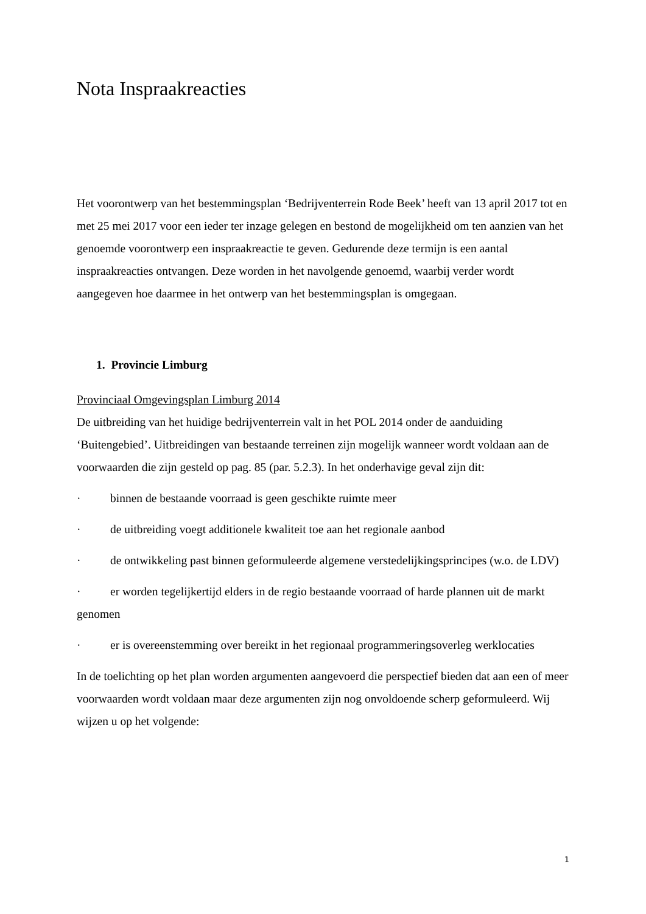Nota Inspraakreacties
Het voorontwerp van het bestemmingsplan ‘Bedrijventerrein Rode Beek’ heeft van 13 april 2017 tot en met 25 mei 2017 voor een ieder ter inzage gelegen en bestond de mogelijkheid om ten aanzien van het genoemde voorontwerp een inspraakreactie te geven. Gedurende deze termijn is een aantal inspraakreacties ontvangen. Deze worden in het navolgende genoemd, waarbij verder wordt aangegeven hoe daarmee in het ontwerp van het bestemmingsplan is omgegaan.
1. Provincie Limburg
Provinciaal Omgevingsplan Limburg 2014
De uitbreiding van het huidige bedrijventerrein valt in het POL 2014 onder de aanduiding ‘Buitengebied’. Uitbreidingen van bestaande terreinen zijn mogelijk wanneer wordt voldaan aan de voorwaarden die zijn gesteld op pag. 85 (par. 5.2.3). In het onderhavige geval zijn dit:
· binnen de bestaande voorraad is geen geschikte ruimte meer
· de uitbreiding voegt additionele kwaliteit toe aan het regionale aanbod
· de ontwikkeling past binnen geformuleerde algemene verstedelijkingsprincipes (w.o. de LDV)
· er worden tegelijkertijd elders in de regio bestaande voorraad of harde plannen uit de markt genomen
· er is overeenstemming over bereikt in het regionaal programmeringsoverleg werklocaties
In de toelichting op het plan worden argumenten aangevoerd die perspectief bieden dat aan een of meer voorwaarden wordt voldaan maar deze argumenten zijn nog onvoldoende scherp geformuleerd. Wij wijzen u op het volgende:
1